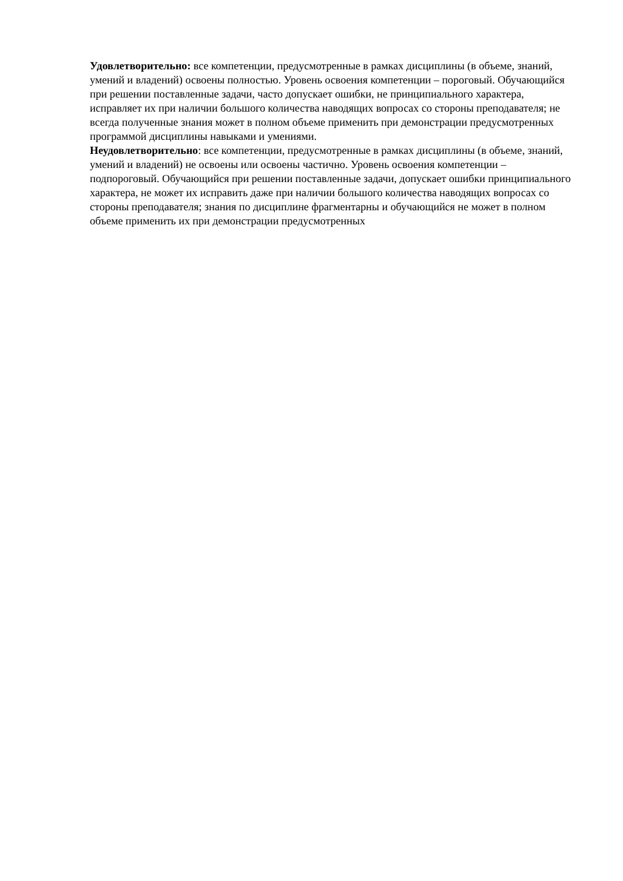Удовлетворительно: все компетенции, предусмотренные в рамках дисциплины (в объеме, знаний, умений и владений) освоены полностью. Уровень освоения компетенции – пороговый. Обучающийся при решении поставленные задачи, часто допускает ошибки, не принципиального характера, исправляет их при наличии большого количества наводящих вопросах со стороны преподавателя; не всегда полученные знания может в полном объеме применить при демонстрации предусмотренных программой дисциплины навыками и умениями.
Неудовлетворительно: все компетенции, предусмотренные в рамках дисциплины (в объеме, знаний, умений и владений) не освоены или освоены частично. Уровень освоения компетенции – подпороговый. Обучающийся при решении поставленные задачи, допускает ошибки принципиального характера, не может их исправить даже при наличии большого количества наводящих вопросах со стороны преподавателя; знания по дисциплине фрагментарны и обучающийся не может в полном объеме применить их при демонстрации предусмотренных